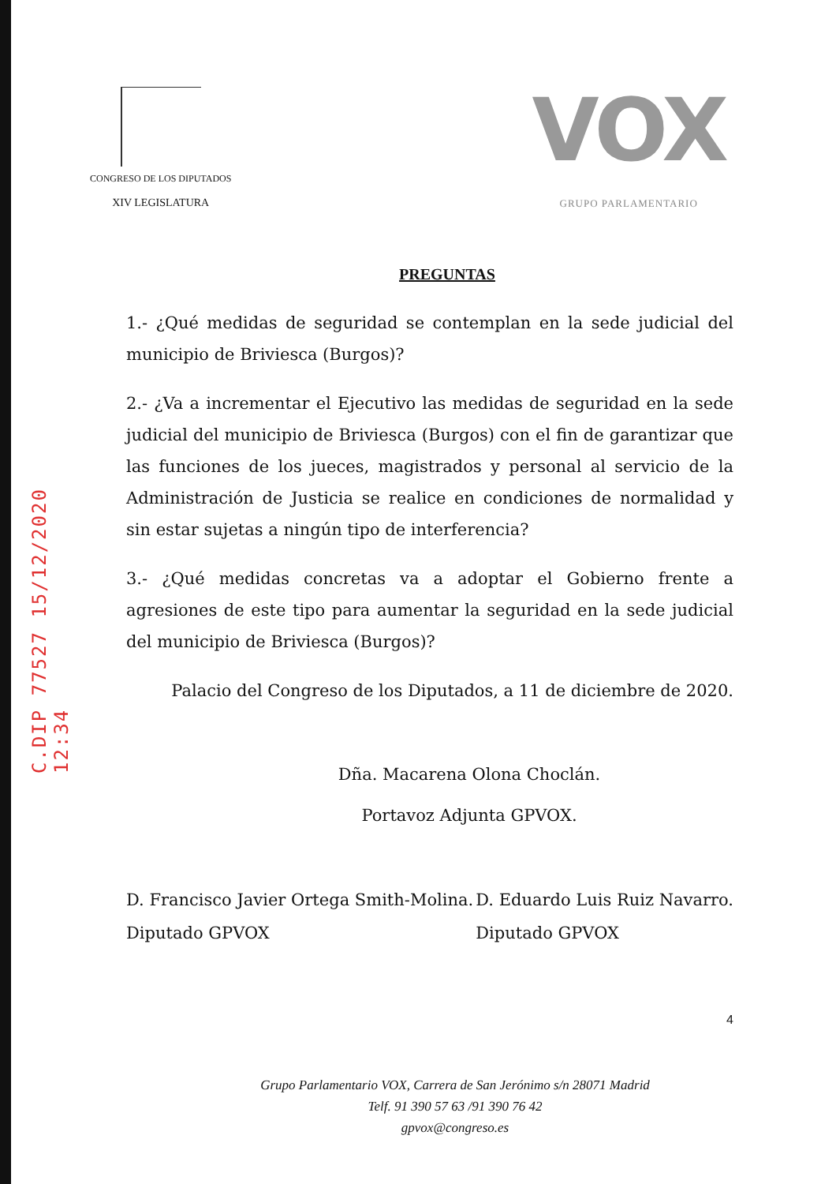C.DIP 77527 15/12/2020 12:34
CONGRESO DE LOS DIPUTADOS
XIV LEGISLATURA
VOX
GRUPO PARLAMENTARIO
PREGUNTAS
1.- ¿Qué medidas de seguridad se contemplan en la sede judicial del municipio de Briviesca (Burgos)?
2.- ¿Va a incrementar el Ejecutivo las medidas de seguridad en la sede judicial del municipio de Briviesca (Burgos) con el fin de garantizar que las funciones de los jueces, magistrados y personal al servicio de la Administración de Justicia se realice en condiciones de normalidad y sin estar sujetas a ningún tipo de interferencia?
3.- ¿Qué medidas concretas va a adoptar el Gobierno frente a agresiones de este tipo para aumentar la seguridad en la sede judicial del municipio de Briviesca (Burgos)?
Palacio del Congreso de los Diputados, a 11 de diciembre de 2020.
Dña. Macarena Olona Choclán.
Portavoz Adjunta GPVOX.
D. Francisco Javier Ortega Smith-Molina.
Diputado GPVOX
D. Eduardo Luis Ruiz Navarro.
Diputado GPVOX
4
Grupo Parlamentario VOX, Carrera de San Jerónimo s/n 28071 Madrid
Telf. 91 390 57 63 /91 390 76 42
gpvox@congreso.es